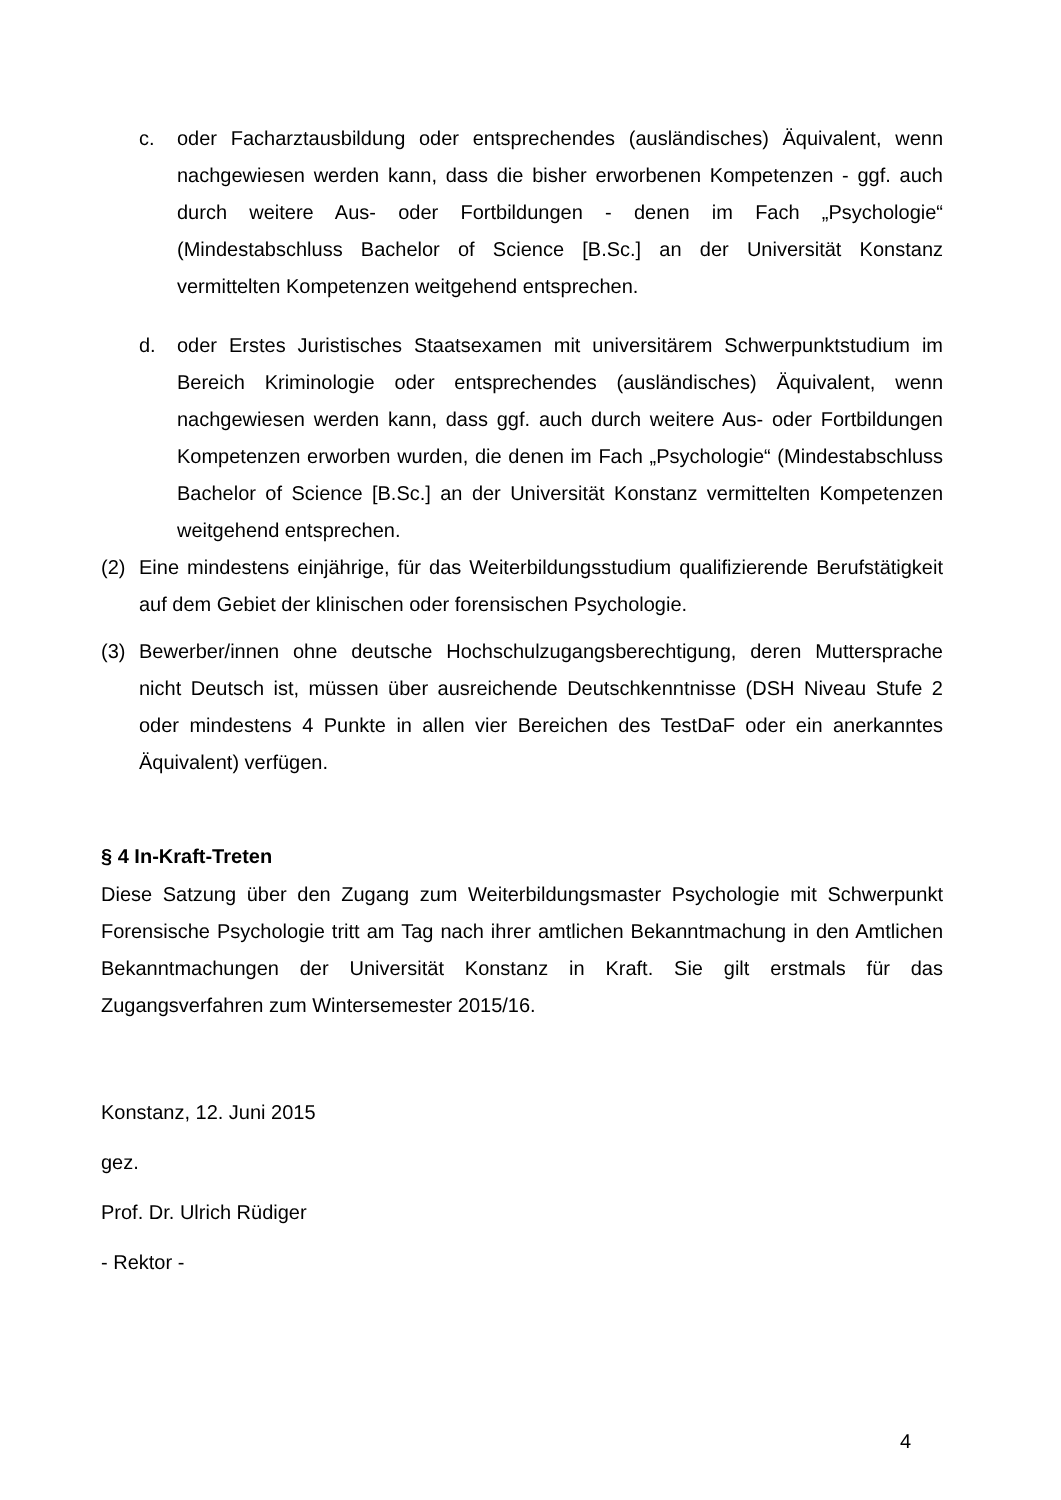c. oder Facharztausbildung oder entsprechendes (ausländisches) Äquivalent, wenn nachgewiesen werden kann, dass die bisher erworbenen Kompetenzen - ggf. auch durch weitere Aus- oder Fortbildungen - denen im Fach „Psychologie“ (Mindestabschluss Bachelor of Science [B.Sc.] an der Universität Konstanz vermittelten Kompetenzen weitgehend entsprechen.
d. oder Erstes Juristisches Staatsexamen mit universitärem Schwerpunktstudium im Bereich Kriminologie oder entsprechendes (ausländisches) Äquivalent, wenn nachgewiesen werden kann, dass ggf. auch durch weitere Aus- oder Fortbildungen Kompetenzen erworben wurden, die denen im Fach „Psychologie“ (Mindestabschluss Bachelor of Science [B.Sc.] an der Universität Konstanz vermittelten Kompetenzen weitgehend entsprechen.
(2) Eine mindestens einjährige, für das Weiterbildungsstudium qualifizierende Berufstätigkeit auf dem Gebiet der klinischen oder forensischen Psychologie.
(3) Bewerber/innen ohne deutsche Hochschulzugangsberechtigung, deren Muttersprache nicht Deutsch ist, müssen über ausreichende Deutschkenntnisse (DSH Niveau Stufe 2 oder mindestens 4 Punkte in allen vier Bereichen des TestDaF oder ein anerkanntes Äquivalent) verfügen.
§ 4 In-Kraft-Treten
Diese Satzung über den Zugang zum Weiterbildungsmaster Psychologie mit Schwerpunkt Forensische Psychologie tritt am Tag nach ihrer amtlichen Bekanntmachung in den Amtlichen Bekanntmachungen der Universität Konstanz in Kraft. Sie gilt erstmals für das Zugangsverfahren zum Wintersemester 2015/16.
Konstanz, 12. Juni 2015
gez.
Prof. Dr. Ulrich Rüdiger
- Rektor -
4